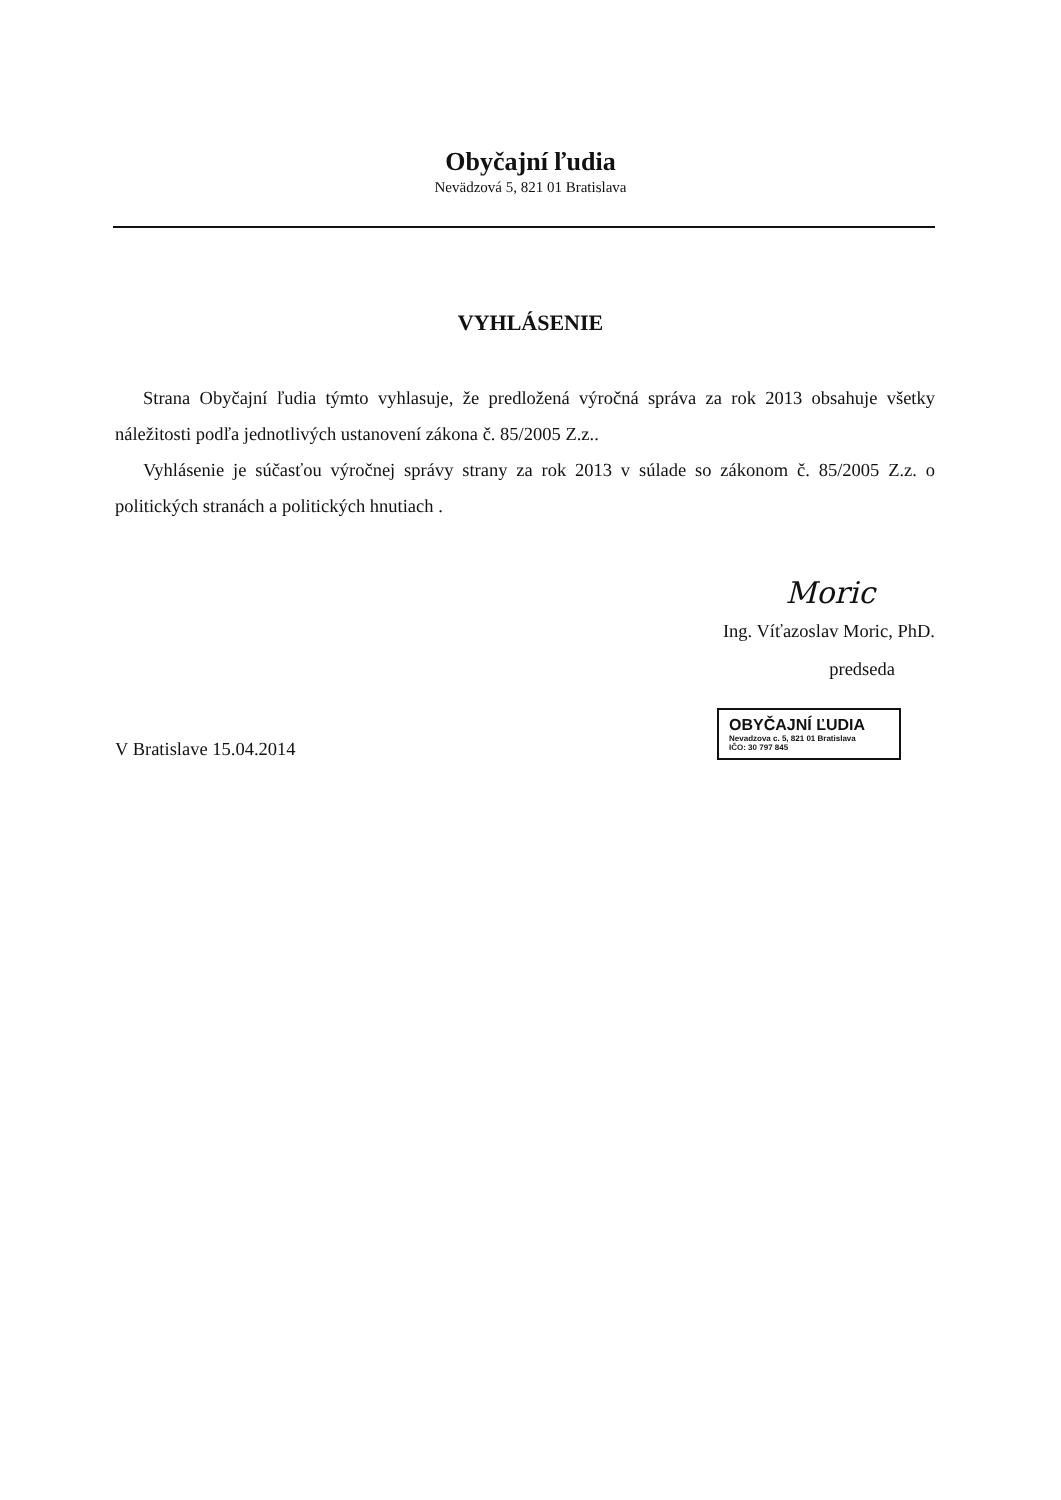Obyčajní ľudia
Nevädzová 5, 821 01 Bratislava
VYHLÁSENIE
Strana Obyčajní ľudia týmto vyhlasuje, že predložená výročná správa za rok 2013 obsahuje všetky náležitosti podľa jednotlivých ustanovení zákona č. 85/2005 Z.z..
Vyhlásenie je súčasťou výročnej správy strany za rok 2013 v súlade so zákonom č. 85/2005 Z.z. o politických stranách a politických hnutiach .
Moric
Ing. Víťazoslav Moric, PhD.
predseda
V Bratislave 15.04.2014
OBYČAJNÍ ĽUDIA
Nevadzova c. 5, 821 01 Bratislava
IČO: 30 797 845